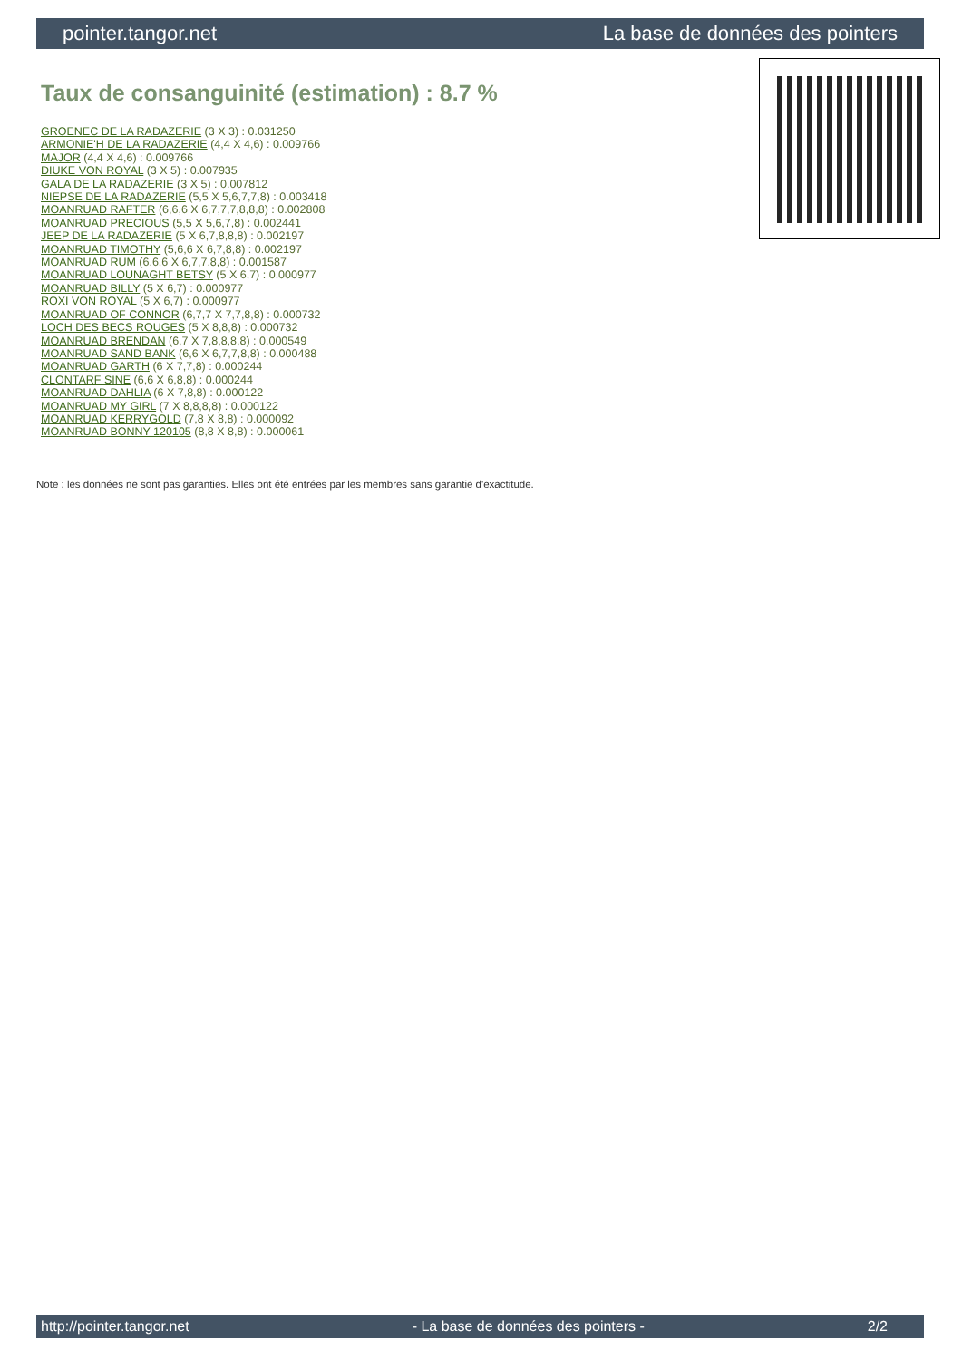pointer.tangor.net La base de données des pointers
Taux de consanguinité (estimation) : 8.7 %
GROENEC DE LA RADAZERIE (3 X 3) : 0.031250
ARMONIE'H DE LA RADAZERIE (4,4 X 4,6) : 0.009766
MAJOR (4,4 X 4,6) : 0.009766
DIUKE VON ROYAL (3 X 5) : 0.007935
GALA DE LA RADAZERIE (3 X 5) : 0.007812
NIEPSE DE LA RADAZERIE (5,5 X 5,6,7,7,8) : 0.003418
MOANRUAD RAFTER (6,6,6 X 6,7,7,7,8,8,8) : 0.002808
MOANRUAD PRECIOUS (5,5 X 5,6,7,8) : 0.002441
JEEP DE LA RADAZERIE (5 X 6,7,8,8,8) : 0.002197
MOANRUAD TIMOTHY (5,6,6 X 6,7,8,8) : 0.002197
MOANRUAD RUM (6,6,6 X 6,7,7,8,8) : 0.001587
MOANRUAD LOUNAGHT BETSY (5 X 6,7) : 0.000977
MOANRUAD BILLY (5 X 6,7) : 0.000977
ROXI VON ROYAL (5 X 6,7) : 0.000977
MOANRUAD OF CONNOR (6,7,7 X 7,7,8,8) : 0.000732
LOCH DES BECS ROUGES (5 X 8,8,8) : 0.000732
MOANRUAD BRENDAN (6,7 X 7,8,8,8,8) : 0.000549
MOANRUAD SAND BANK (6,6 X 6,7,7,8,8) : 0.000488
MOANRUAD GARTH (6 X 7,7,8) : 0.000244
CLONTARF SINE (6,6 X 6,8,8) : 0.000244
MOANRUAD DAHLIA (6 X 7,8,8) : 0.000122
MOANRUAD MY GIRL (7 X 8,8,8,8) : 0.000122
MOANRUAD KERRYGOLD (7,8 X 8,8) : 0.000092
MOANRUAD BONNY 120105 (8,8 X 8,8) : 0.000061
Note : les données ne sont pas garanties. Elles ont été entrées par les membres sans garantie d'exactitude.
http://pointer.tangor.net - La base de données des pointers - 2/2